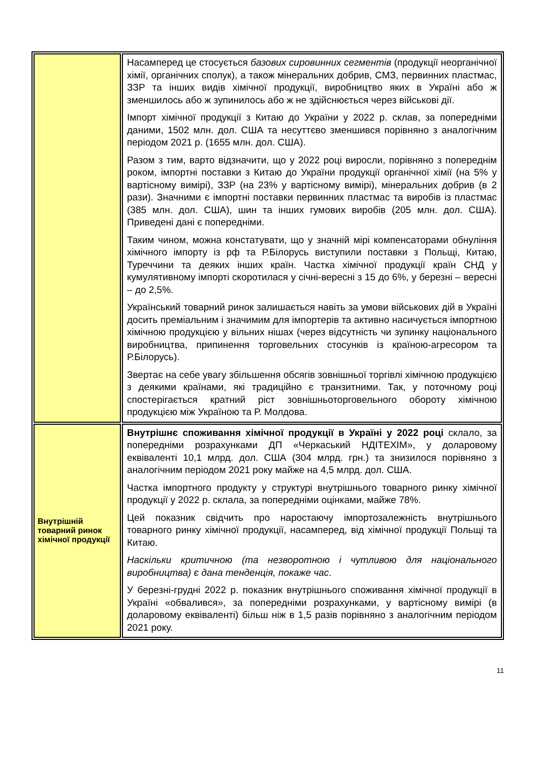| | Насамперед це стосується базових сировинних сегментів (продукції неорганічної хімії, органічних сполук), а також мінеральних добрив, СМЗ, первинних пластмас, ЗЗР та інших видів хімічної продукції, виробництво яких в Україні або ж зменшилось або ж зупинилось або ж не здійснюється через військові дії. Імпорт хімічної продукції з Китаю до України у 2022 р. склав, за попередніми даними, 1502 млн. дол. США та несуттєво зменшився порівняно з аналогічним періодом 2021 р. (1655 млн. дол. США). Разом з тим, варто відзначити, що у 2022 році виросли, порівняно з попереднім роком, імпортні поставки з Китаю до України продукції органічної хімії (на 5% у вартісному вимірі), ЗЗР (на 23% у вартісному вимірі), мінеральних добрив (в 2 рази). Значними є імпортні поставки первинних пластмас та виробів із пластмас (385 млн. дол. США), шин та інших гумових виробів (205 млн. дол. США). Приведені дані є попередніми. Таким чином, можна констатувати, що у значній мірі компенсаторами обнуління хімічного імпорту із рф та Р.Білорусь виступили поставки з Польщі, Китаю, Туреччини та деяких інших країн. Частка хімічної продукції країн СНД у кумулятивному імпорті скоротилася у січні-вересні з 15 до 6%, у березні – вересні – до 2,5%. Український товарний ринок залишається навіть за умови військових дій в Україні досить преміальним і значимим для імпортерів та активно насичується імпортною хімічною продукцією у вільних нішах (через відсутність чи зупинку національного виробництва, припинення торговельних стосунків із країною-агресором та Р.Білорусь). Звертає на себе увагу збільшення обсягів зовнішньої торгівлі хімічною продукцією з деякими країнами, які традиційно є транзитними. Так, у поточному році спостерігається кратний ріст зовнішньоторговельного обороту хімічною продукцією між Україною та Р. Молдова. |
| Внутрішній товарний ринок хімічної продукції | Внутрішнє споживання хімічної продукції в Україні у 2022 році склало, за попередніми розрахунками ДП «Черкаський НДІТЕХІМ», у доларовому еквіваленті 10,1 млрд. дол. США (304 млрд. грн.) та знизилося порівняно з аналогічним періодом 2021 року майже на 4,5 млрд. дол. США. Частка імпортного продукту у структурі внутрішнього товарного ринку хімічної продукції у 2022 р. склала, за попередніми оцінками, майже 78%. Цей показник свідчить про наростаючу імпортозалежність внутрішнього товарного ринку хімічної продукції, насамперед, від хімічної продукції Польщі та Китаю. Наскільки критичною (та незворотною і чутливою для національного виробництва) є дана тенденція, покаже час . У березні-грудні 2022 р. показник внутрішнього споживання хімічної продукції в Україні «обвалився», за попередніми розрахунками, у вартісному вимірі (в доларовому еквіваленті) більш ніж в 1,5 разів порівняно з аналогічним періодом 2021 року. |
11